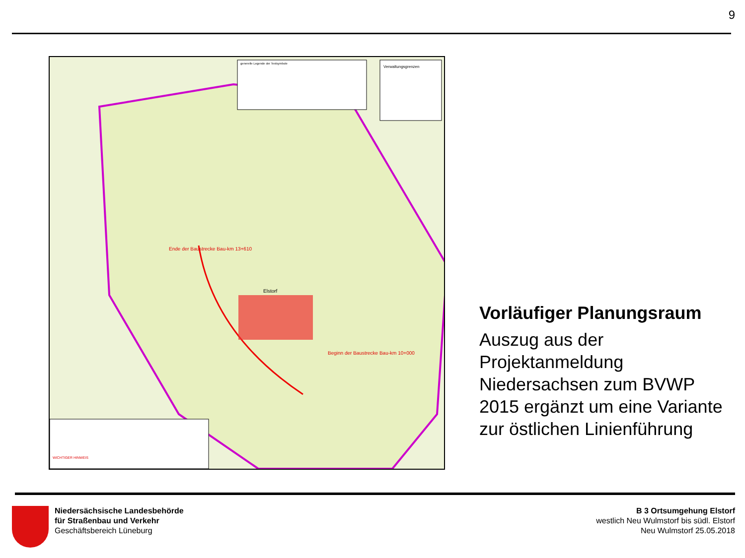9
generelle Legende der Textsymbole
Verwaltungsgrenzen
Ende der Baustrecke Bau-km 13+610
Elstorf
Beginn der Baustrecke Bau-km 10+000
WICHTIGER HINWEIS
Vorläufiger Planungsraum
Auszug aus der Projektanmeldung Niedersachsen zum BVWP 2015 ergänzt um eine Variante zur östlichen Linienführung
Niedersächsische Landesbehörde
für Straßenbau und Verkehr
Geschäftsbereich Lüneburg
B 3 Ortsumgehung Elstorf
westlich Neu Wulmstorf bis südl. Elstorf
Neu Wulmstorf 25.05.2018